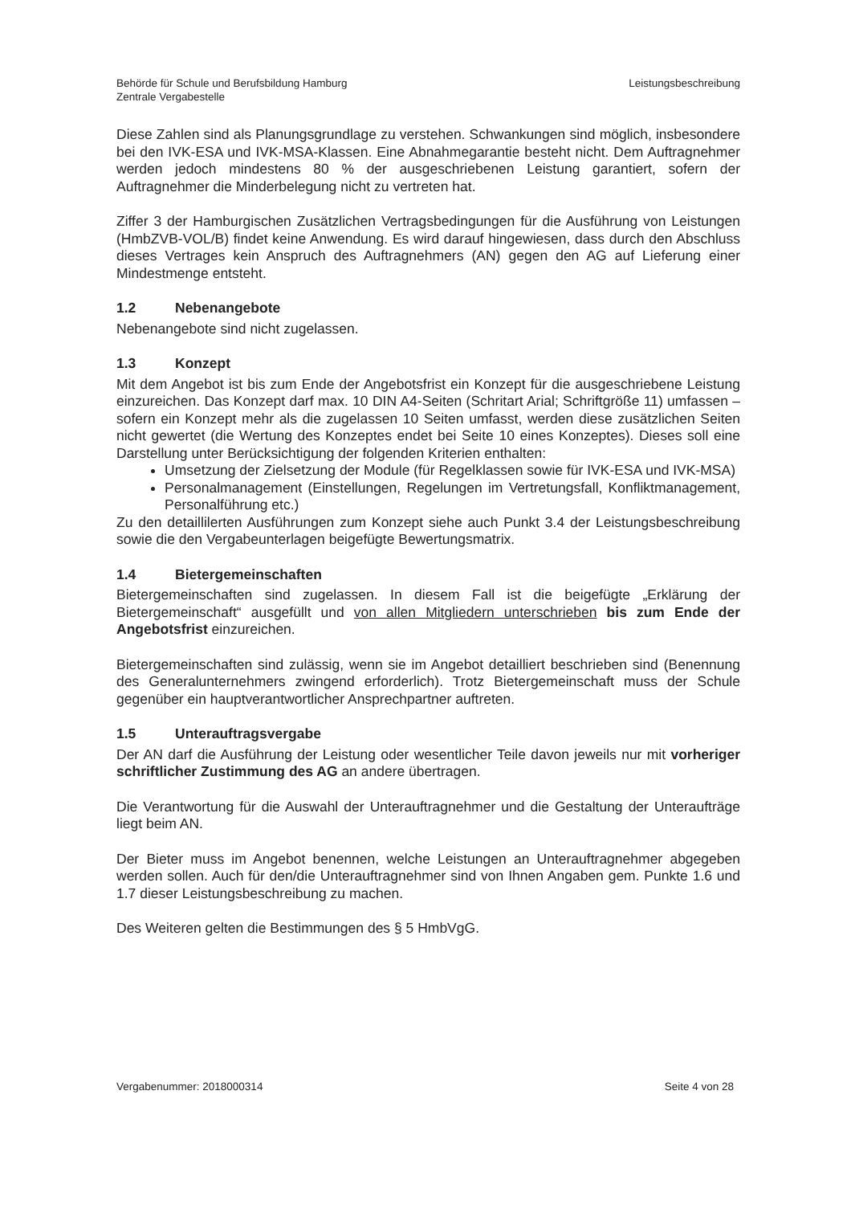Behörde für Schule und Berufsbildung Hamburg
Zentrale Vergabestelle
Leistungsbeschreibung
Diese Zahlen sind als Planungsgrundlage zu verstehen. Schwankungen sind möglich, insbesondere bei den IVK-ESA und IVK-MSA-Klassen. Eine Abnahmegarantie besteht nicht. Dem Auftragnehmer werden jedoch mindestens 80 % der ausgeschriebenen Leistung garantiert, sofern der Auftragnehmer die Minderbelegung nicht zu vertreten hat.
Ziffer 3 der Hamburgischen Zusätzlichen Vertragsbedingungen für die Ausführung von Leistungen (HmbZVB-VOL/B) findet keine Anwendung. Es wird darauf hingewiesen, dass durch den Abschluss dieses Vertrages kein Anspruch des Auftragnehmers (AN) gegen den AG auf Lieferung einer Mindestmenge entsteht.
1.2 Nebenangebote
Nebenangebote sind nicht zugelassen.
1.3 Konzept
Mit dem Angebot ist bis zum Ende der Angebotsfrist ein Konzept für die ausgeschriebene Leistung einzureichen. Das Konzept darf max. 10 DIN A4-Seiten (Schritart Arial; Schriftgröße 11) umfassen – sofern ein Konzept mehr als die zugelassen 10 Seiten umfasst, werden diese zusätzlichen Seiten nicht gewertet (die Wertung des Konzeptes endet bei Seite 10 eines Konzeptes). Dieses soll eine Darstellung unter Berücksichtigung der folgenden Kriterien enthalten:
Umsetzung der Zielsetzung der Module (für Regelklassen sowie für IVK-ESA und IVK-MSA)
Personalmanagement (Einstellungen, Regelungen im Vertretungsfall, Konfliktmanagement, Personalführung etc.)
Zu den detaillilerten Ausführungen zum Konzept siehe auch Punkt 3.4 der Leistungsbeschreibung sowie die den Vergabeunterlagen beigefügte Bewertungsmatrix.
1.4 Bietergemeinschaften
Bietergemeinschaften sind zugelassen. In diesem Fall ist die beigefügte „Erklärung der Bietergemeinschaft“ ausgefüllt und von allen Mitgliedern unterschrieben bis zum Ende der Angebotsfrist einzureichen.
Bietergemeinschaften sind zulässig, wenn sie im Angebot detailliert beschrieben sind (Benennung des Generalunternehmers zwingend erforderlich). Trotz Bietergemeinschaft muss der Schule gegenüber ein hauptverantwortlicher Ansprechpartner auftreten.
1.5 Unterauftragsvergabe
Der AN darf die Ausführung der Leistung oder wesentlicher Teile davon jeweils nur mit vorheriger schriftlicher Zustimmung des AG an andere übertragen.
Die Verantwortung für die Auswahl der Unterauftragnehmer und die Gestaltung der Unteraufträge liegt beim AN.
Der Bieter muss im Angebot benennen, welche Leistungen an Unterauftragnehmer abgegeben werden sollen. Auch für den/die Unterauftragnehmer sind von Ihnen Angaben gem. Punkte 1.6 und 1.7 dieser Leistungsbeschreibung zu machen.
Des Weiteren gelten die Bestimmungen des § 5 HmbVgG.
Vergabenummer: 2018000314 Seite 4 von 28